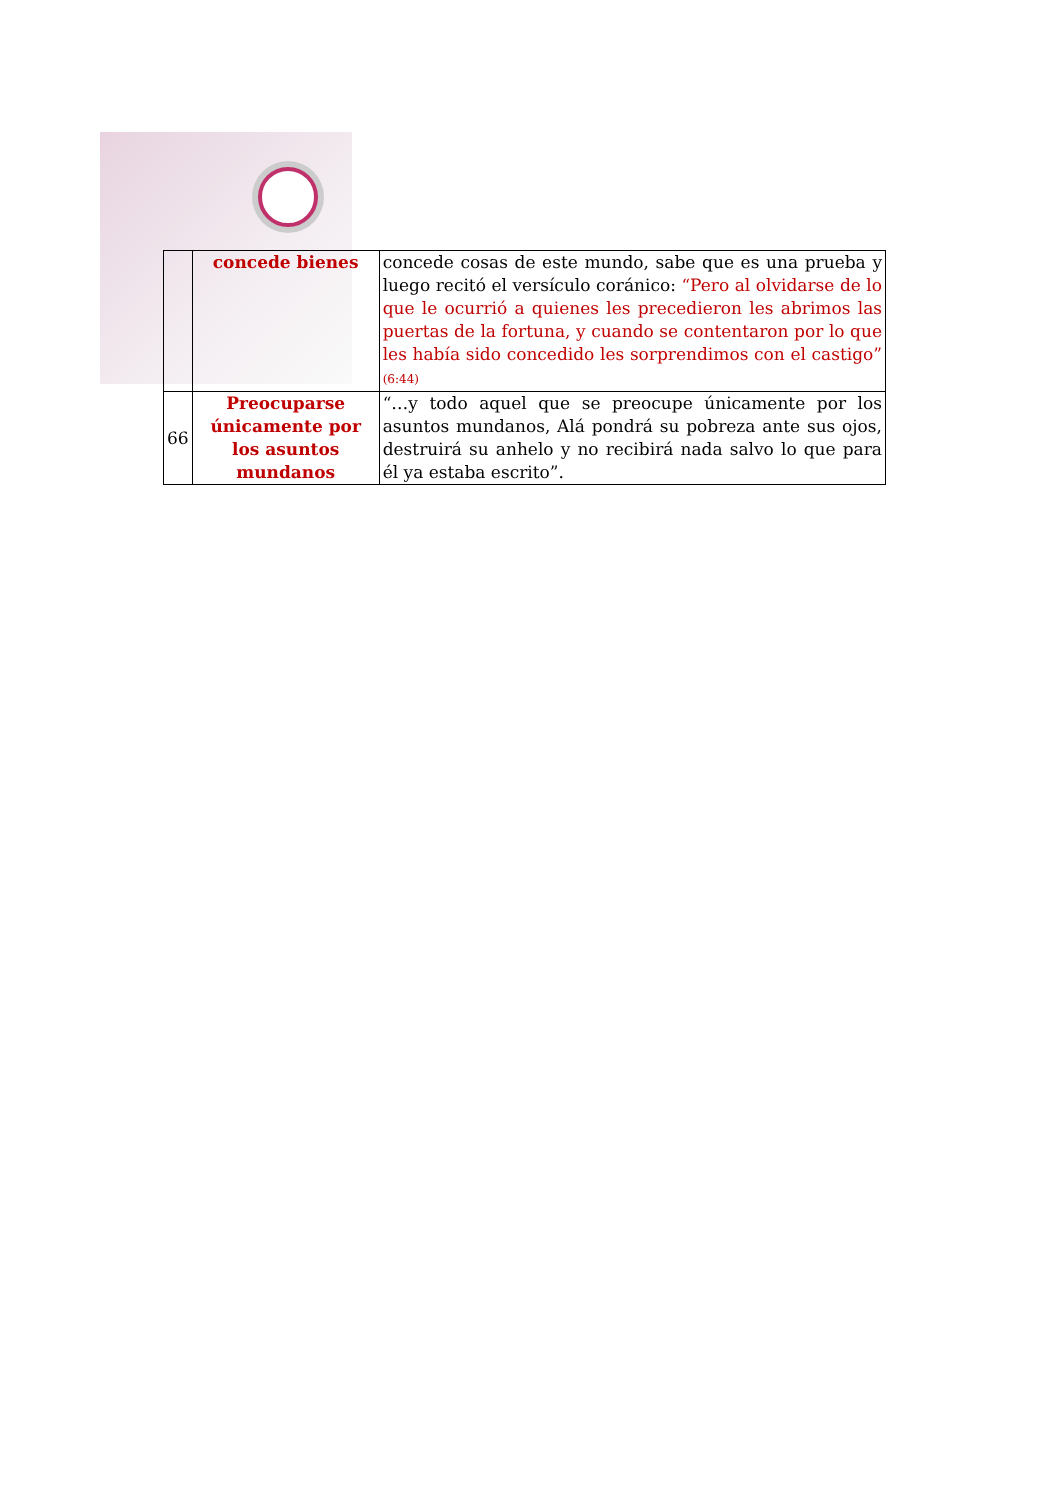| | concede bienes | concede cosas de este mundo, sabe que es una prueba y luego recitó el versículo coránico: “Pero al olvidarse de lo que le ocurrió a quienes les precedieron les abrimos las puertas de la fortuna, y cuando se contentaron por lo que les había sido concedido les sorprendimos con el castigo” (6:44) |
| 66 | Preocuparse únicamente por los asuntos mundanos | “…y todo aquel que se preocupe únicamente por los asuntos mundanos, Alá pondrá su pobreza ante sus ojos, destruirá su anhelo y no recibirá nada salvo lo que para él ya estaba escrito”. |